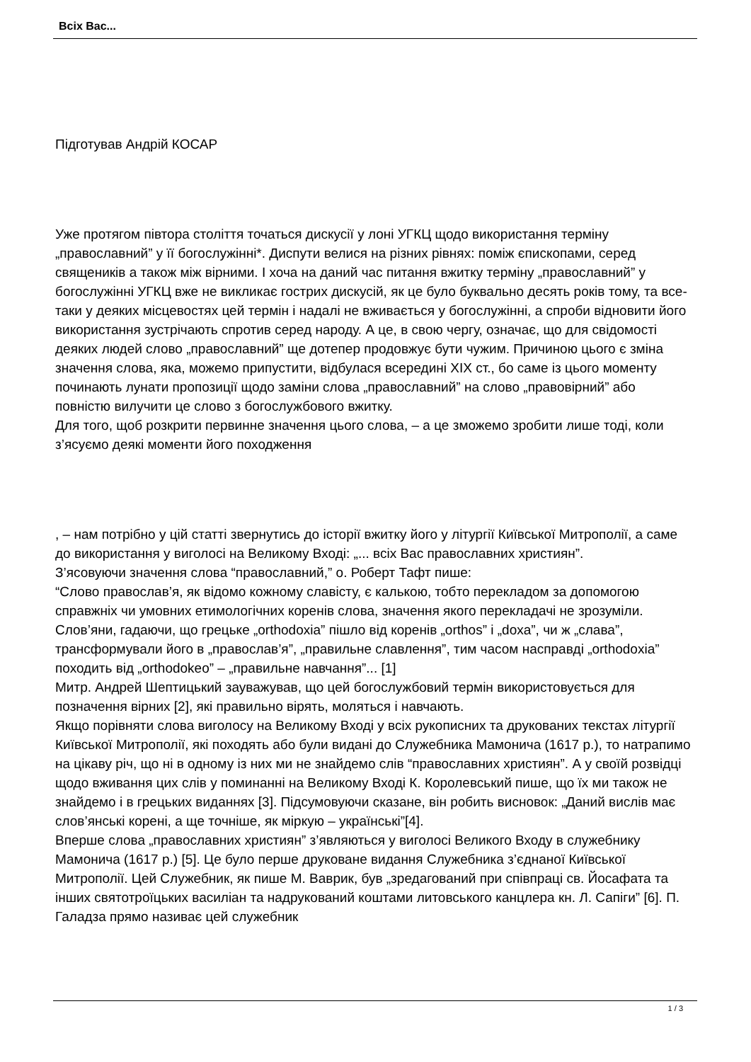Всіх Вас...
Підготував Андрій КОСАР
Уже протягом півтора століття точаться дискусії у лоні УГКЦ щодо використання терміну „православний” у її богослужінні*. Диспути велися на різних рівнях: поміж єпископами, серед священиків а також між вірними. І хоча на даний час питання вжитку терміну „православний” у богослужінні УГКЦ вже не викликає гострих дискусій, як це було буквально десять років тому, та все-таки у деяких місцевостях цей термін і надалі не вживається у богослужінні, а спроби відновити його використання зустрічають спротив серед народу. А це, в свою чергу, означає, що для свідомості деяких людей слово „православний” ще дотепер продовжує бути чужим. Причиною цього є зміна значення слова, яка, можемо припустити, відбулася всередині XIX ст., бо саме із цього моменту починають лунати пропозиції щодо заміни слова „православний” на слово „правовірний” або повністю вилучити це слово з богослужбового вжитку.
Для того, щоб розкрити первинне значення цього слова, – а це зможемо зробити лише тоді, коли з’ясуємо деякі моменти його походження
, – нам потрібно у цій статті звернутись до історії вжитку його у літургії Київської Митрополії, а саме до використання у виголосі на Великому Вході: „... всіх Вас православних християн”.
З’ясовуючи значення слова “православний,” о. Роберт Тафт пише:
“Слово православ’я, як відомо кожному славісту, є калькою, тобто перекладом за допомогою справжніх чи умовних етимологічних коренів слова, значення якого перекладачі не зрозуміли. Слов’яни, гадаючи, що грецьке „orthodoxia” пішло від коренів „orthos” і „doxa”, чи ж „слава”, трансформували його в „православ’я”, „правильне славлення”, тим часом насправді „orthodoxia” походить від „orthodokeo” – „правильне навчання”... [1]
Митр. Андрей Шептицький зауважував, що цей богослужбовий термін використовується для позначення вірних [2], які правильно вірять, моляться і навчають.
Якщо порівняти слова виголосу на Великому Вході у всіх рукописних та друкованих текстах літургії Київської Митрополії, які походять або були видані до Служебника Мамонича (1617 р.), то натрапимо на цікаву річ, що ні в одному із них ми не знайдемо слів “православних християн”. А у своїй розвідці щодо вживання цих слів у поминанні на Великому Вході К. Королевський пише, що їх ми також не знайдемо і в грецьких виданнях [3]. Підсумовуючи сказане, він робить висновок: „Даний вислів має слов’янські корені, а ще точніше, як міркую – українські”[4].
Вперше слова „православних християн” з’являються у виголосі Великого Входу в служебнику Мамонича (1617 р.) [5]. Це було перше друковане видання Служебника з’єднаної Київської Митрополії. Цей Служебник, як пише М. Ваврик, був „зредагований при співпраці св. Йосафата та інших святотроїцьких василіан та надрукований коштами литовського канцлера кн. Л. Сапіги” [6]. П. Галадза прямо називає цей служебник
1 / 3